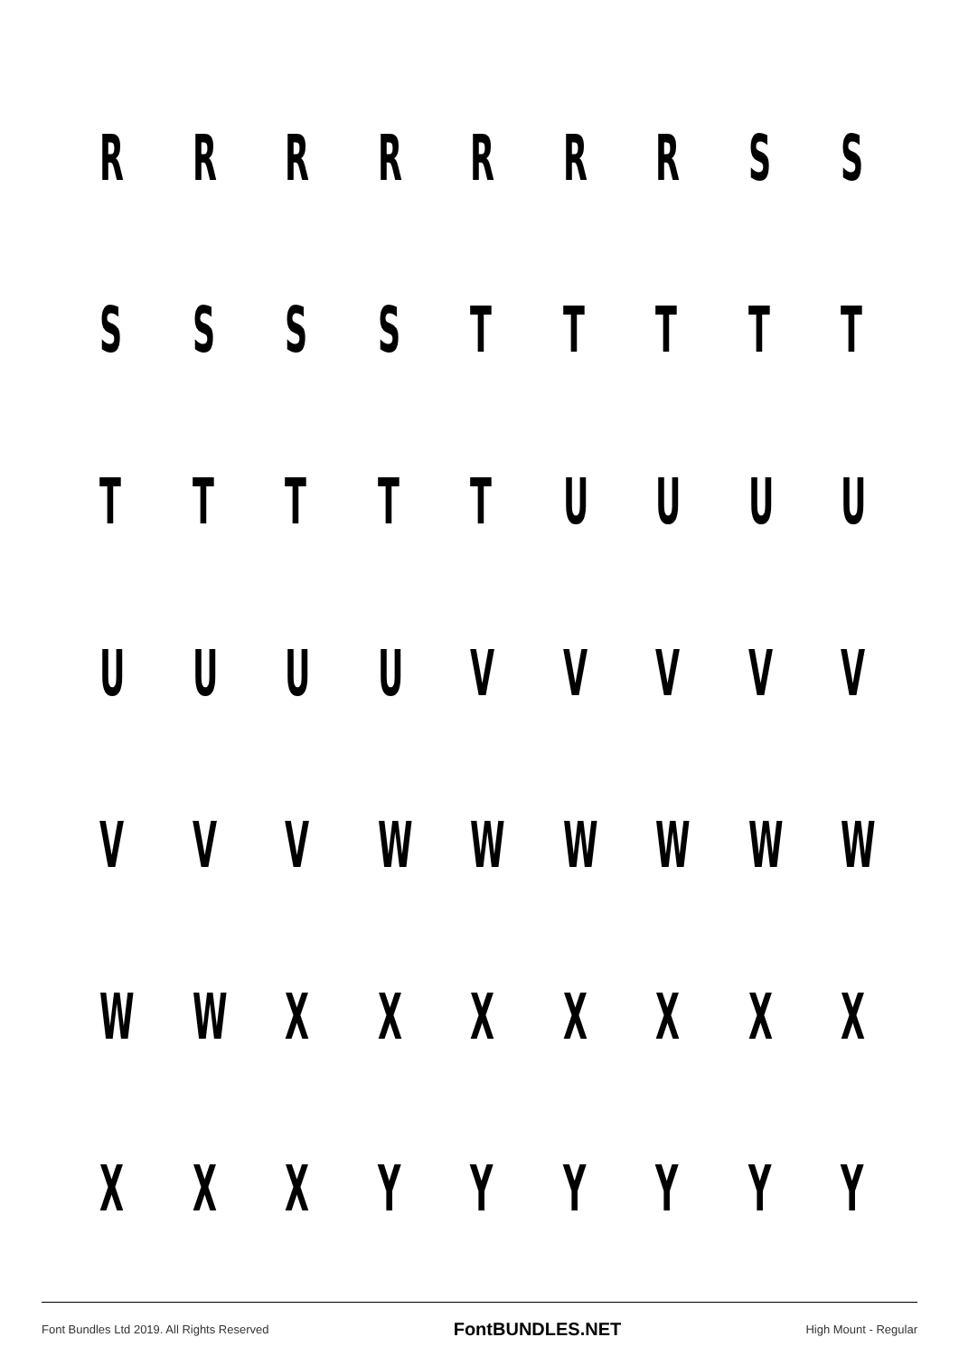RRRRRRRSS
SSSSTTTTT
TTTTTUUUU
UUUUVVVVV
VVVWWWWWW
WWXXXXXXX
XXXYYYYYY
Font Bundles Ltd 2019. All Rights Reserved FontBUNDLES.NET High Mount - Regular